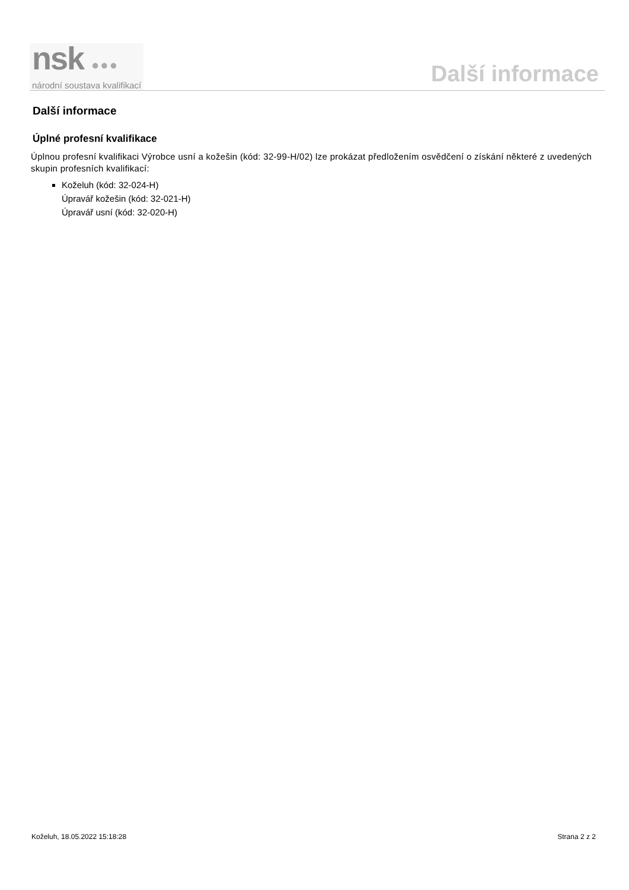nsk ●●●
národní soustava kvalifikací
Další informace
Další informace
Úplné profesní kvalifikace
Úplnou profesní kvalifikaci Výrobce usní a kožešin (kód: 32-99-H/02) lze prokázat předložením osvědčení o získání některé z uvedených skupin profesních kvalifikací:
Koželuh (kód: 32-024-H)
Úpravář kožešin (kód: 32-021-H)
Úpravář usní (kód: 32-020-H)
Koželuh, 18.05.2022 15:18:28 Strana 2 z 2